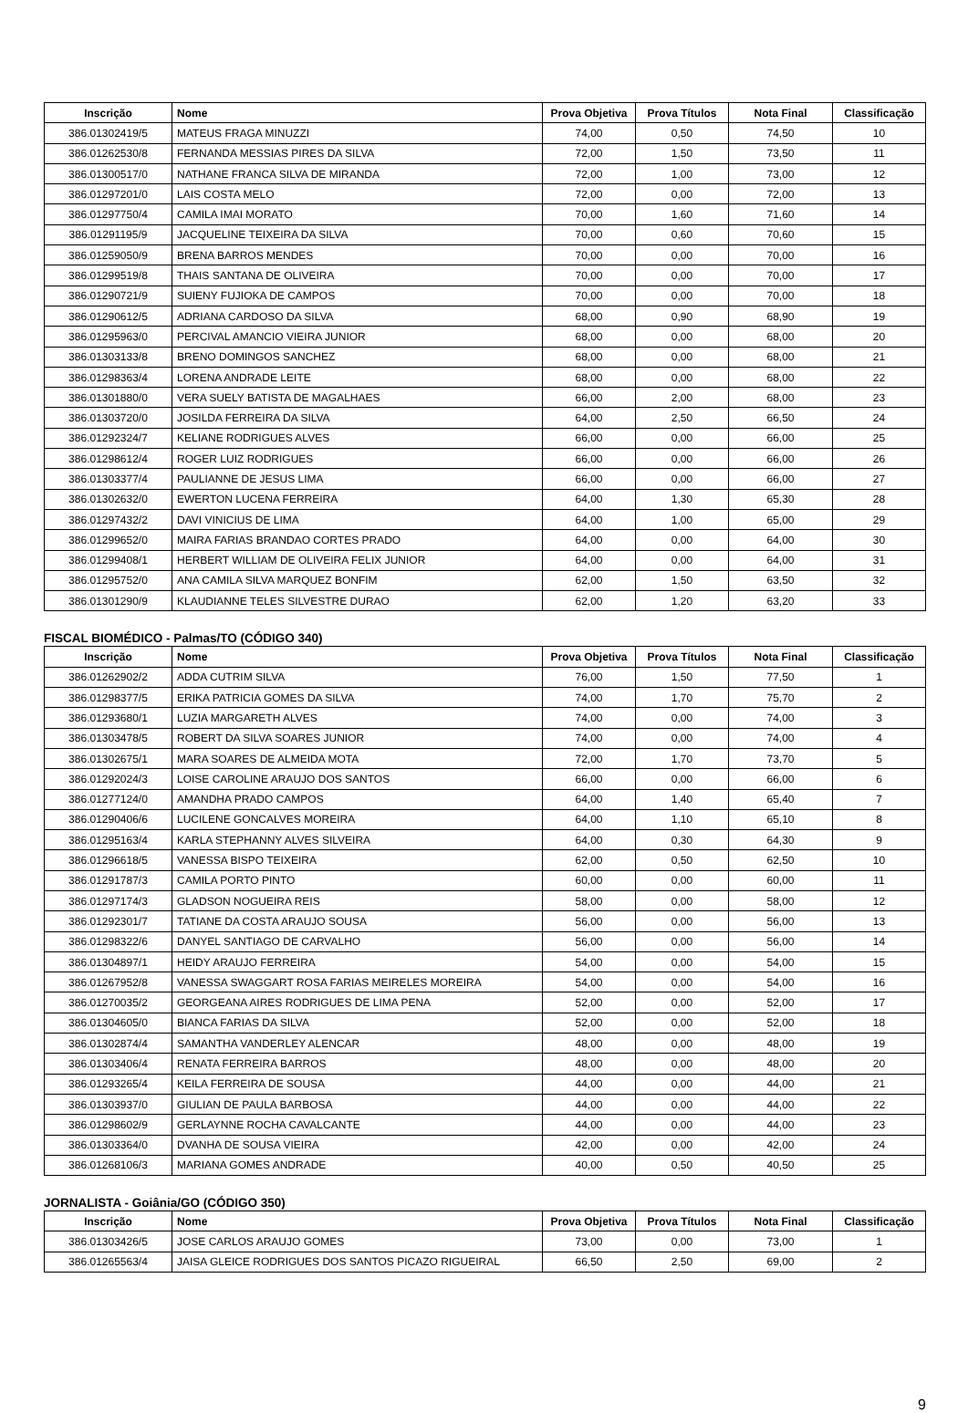| Inscrição | Nome | Prova Objetiva | Prova Títulos | Nota Final | Classificação |
| --- | --- | --- | --- | --- | --- |
| 386.01302419/5 | MATEUS FRAGA MINUZZI | 74,00 | 0,50 | 74,50 | 10 |
| 386.01262530/8 | FERNANDA MESSIAS PIRES DA SILVA | 72,00 | 1,50 | 73,50 | 11 |
| 386.01300517/0 | NATHANE FRANCA SILVA DE MIRANDA | 72,00 | 1,00 | 73,00 | 12 |
| 386.01297201/0 | LAIS COSTA MELO | 72,00 | 0,00 | 72,00 | 13 |
| 386.01297750/4 | CAMILA IMAI MORATO | 70,00 | 1,60 | 71,60 | 14 |
| 386.01291195/9 | JACQUELINE TEIXEIRA DA SILVA | 70,00 | 0,60 | 70,60 | 15 |
| 386.01259050/9 | BRENA BARROS MENDES | 70,00 | 0,00 | 70,00 | 16 |
| 386.01299519/8 | THAIS SANTANA DE OLIVEIRA | 70,00 | 0,00 | 70,00 | 17 |
| 386.01290721/9 | SUIENY FUJIOKA DE CAMPOS | 70,00 | 0,00 | 70,00 | 18 |
| 386.01290612/5 | ADRIANA CARDOSO DA SILVA | 68,00 | 0,90 | 68,90 | 19 |
| 386.01295963/0 | PERCIVAL AMANCIO VIEIRA JUNIOR | 68,00 | 0,00 | 68,00 | 20 |
| 386.01303133/8 | BRENO DOMINGOS SANCHEZ | 68,00 | 0,00 | 68,00 | 21 |
| 386.01298363/4 | LORENA ANDRADE LEITE | 68,00 | 0,00 | 68,00 | 22 |
| 386.01301880/0 | VERA SUELY BATISTA DE MAGALHAES | 66,00 | 2,00 | 68,00 | 23 |
| 386.01303720/0 | JOSILDA FERREIRA DA SILVA | 64,00 | 2,50 | 66,50 | 24 |
| 386.01292324/7 | KELIANE RODRIGUES ALVES | 66,00 | 0,00 | 66,00 | 25 |
| 386.01298612/4 | ROGER LUIZ RODRIGUES | 66,00 | 0,00 | 66,00 | 26 |
| 386.01303377/4 | PAULIANNE DE JESUS LIMA | 66,00 | 0,00 | 66,00 | 27 |
| 386.01302632/0 | EWERTON LUCENA FERREIRA | 64,00 | 1,30 | 65,30 | 28 |
| 386.01297432/2 | DAVI VINICIUS DE LIMA | 64,00 | 1,00 | 65,00 | 29 |
| 386.01299652/0 | MAIRA FARIAS BRANDAO CORTES PRADO | 64,00 | 0,00 | 64,00 | 30 |
| 386.01299408/1 | HERBERT WILLIAM DE OLIVEIRA FELIX JUNIOR | 64,00 | 0,00 | 64,00 | 31 |
| 386.01295752/0 | ANA CAMILA SILVA MARQUEZ BONFIM | 62,00 | 1,50 | 63,50 | 32 |
| 386.01301290/9 | KLAUDIANNE TELES SILVESTRE DURAO | 62,00 | 1,20 | 63,20 | 33 |
FISCAL BIOMÉDICO - Palmas/TO (CÓDIGO 340)
| Inscrição | Nome | Prova Objetiva | Prova Títulos | Nota Final | Classificação |
| --- | --- | --- | --- | --- | --- |
| 386.01262902/2 | ADDA CUTRIM SILVA | 76,00 | 1,50 | 77,50 | 1 |
| 386.01298377/5 | ERIKA PATRICIA GOMES DA SILVA | 74,00 | 1,70 | 75,70 | 2 |
| 386.01293680/1 | LUZIA MARGARETH ALVES | 74,00 | 0,00 | 74,00 | 3 |
| 386.01303478/5 | ROBERT DA SILVA SOARES JUNIOR | 74,00 | 0,00 | 74,00 | 4 |
| 386.01302675/1 | MARA SOARES DE ALMEIDA MOTA | 72,00 | 1,70 | 73,70 | 5 |
| 386.01292024/3 | LOISE CAROLINE ARAUJO DOS SANTOS | 66,00 | 0,00 | 66,00 | 6 |
| 386.01277124/0 | AMANDHA PRADO CAMPOS | 64,00 | 1,40 | 65,40 | 7 |
| 386.01290406/6 | LUCILENE GONCALVES MOREIRA | 64,00 | 1,10 | 65,10 | 8 |
| 386.01295163/4 | KARLA STEPHANNY ALVES SILVEIRA | 64,00 | 0,30 | 64,30 | 9 |
| 386.01296618/5 | VANESSA BISPO TEIXEIRA | 62,00 | 0,50 | 62,50 | 10 |
| 386.01291787/3 | CAMILA PORTO PINTO | 60,00 | 0,00 | 60,00 | 11 |
| 386.01297174/3 | GLADSON NOGUEIRA REIS | 58,00 | 0,00 | 58,00 | 12 |
| 386.01292301/7 | TATIANE DA COSTA ARAUJO SOUSA | 56,00 | 0,00 | 56,00 | 13 |
| 386.01298322/6 | DANYEL SANTIAGO DE CARVALHO | 56,00 | 0,00 | 56,00 | 14 |
| 386.01304897/1 | HEIDY ARAUJO FERREIRA | 54,00 | 0,00 | 54,00 | 15 |
| 386.01267952/8 | VANESSA SWAGGART ROSA FARIAS MEIRELES MOREIRA | 54,00 | 0,00 | 54,00 | 16 |
| 386.01270035/2 | GEORGEANA AIRES RODRIGUES DE LIMA PENA | 52,00 | 0,00 | 52,00 | 17 |
| 386.01304605/0 | BIANCA FARIAS DA SILVA | 52,00 | 0,00 | 52,00 | 18 |
| 386.01302874/4 | SAMANTHA VANDERLEY ALENCAR | 48,00 | 0,00 | 48,00 | 19 |
| 386.01303406/4 | RENATA FERREIRA BARROS | 48,00 | 0,00 | 48,00 | 20 |
| 386.01293265/4 | KEILA FERREIRA DE SOUSA | 44,00 | 0,00 | 44,00 | 21 |
| 386.01303937/0 | GIULIAN DE PAULA BARBOSA | 44,00 | 0,00 | 44,00 | 22 |
| 386.01298602/9 | GERLAYNNE ROCHA CAVALCANTE | 44,00 | 0,00 | 44,00 | 23 |
| 386.01303364/0 | DVANHA DE SOUSA VIEIRA | 42,00 | 0,00 | 42,00 | 24 |
| 386.01268106/3 | MARIANA GOMES ANDRADE | 40,00 | 0,50 | 40,50 | 25 |
JORNALISTA - Goiânia/GO (CÓDIGO 350)
| Inscrição | Nome | Prova Objetiva | Prova Títulos | Nota Final | Classificação |
| --- | --- | --- | --- | --- | --- |
| 386.01303426/5 | JOSE CARLOS ARAUJO GOMES | 73,00 | 0,00 | 73,00 | 1 |
| 386.01265563/4 | JAISA GLEICE RODRIGUES DOS SANTOS PICAZO RIGUEIRAL | 66,50 | 2,50 | 69,00 | 2 |
9